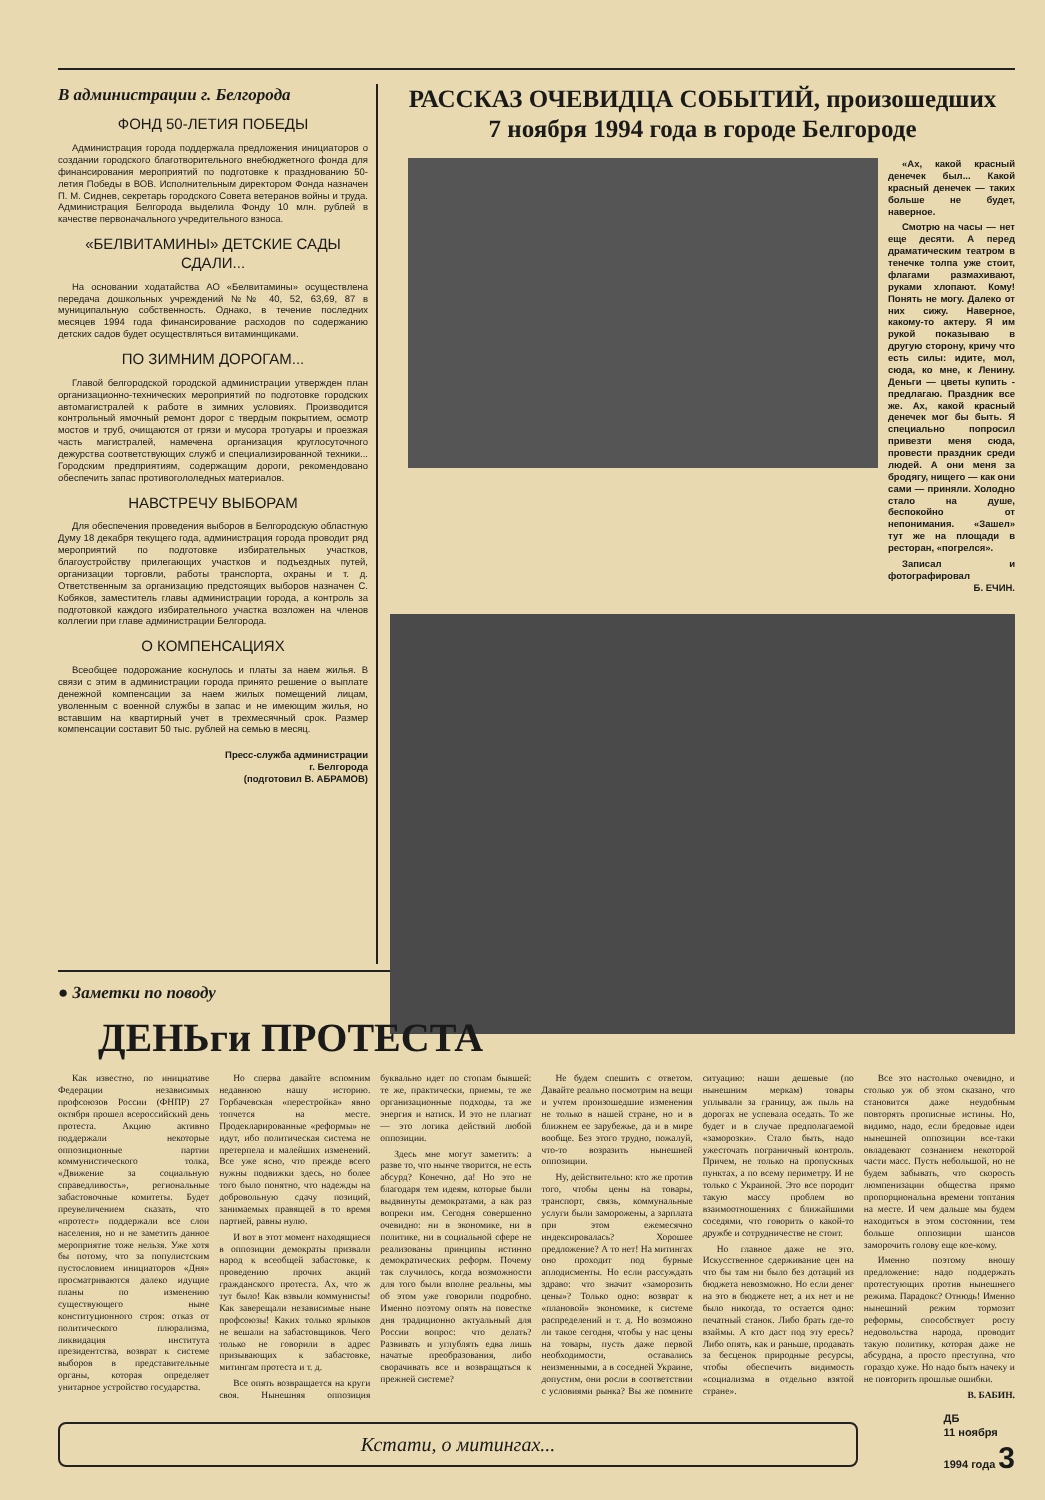В администрации г. Белгорода
ФОНД 50-ЛЕТИЯ ПОБЕДЫ
Администрация города поддержала предложения инициаторов о создании городского благотворительного внебюджетного фонда для финансирования мероприятий по подготовке к празднованию 50-летия Победы в ВОВ. Исполнительным директором Фонда назначен П. М. Сиднев, секретарь городского Совета ветеранов войны и труда. Администрация Белгорода выделила Фонду 10 млн. рублей в качестве первоначального учредительного взноса.
«БЕЛВИТАМИНЫ» ДЕТСКИЕ САДЫ СДАЛИ...
На основании ходатайства АО «Белвитамины» осуществлена передача дошкольных учреждений №№ 40, 52, 63,69, 87 в муниципальную собственность. Однако, в течение последних месяцев 1994 года финансирование расходов по содержанию детских садов будет осуществляться витаминщиками.
ПО ЗИМНИМ ДОРОГАМ...
Главой белгородской городской администрации утвержден план организационно-технических мероприятий по подготовке городских автомагистралей к работе в зимних условиях. Производится контрольный ямочный ремонт дорог с твердым покрытием, осмотр мостов и труб, очищаются от грязи и мусора тротуары и проезжая часть магистралей, намечена организация круглосуточного дежурства соответствующих служб и специализированной техники... Городским предприятиям, содержащим дороги, рекомендовано обеспечить запас противогололедных материалов.
НАВСТРЕЧУ ВЫБОРАМ
Для обеспечения проведения выборов в Белгородскую областную Думу 18 декабря текущего года, администрация города проводит ряд мероприятий по подготовке избирательных участков, благоустройству прилегающих участков и подъездных путей, организации торговли, работы транспорта, охраны и т. д. Ответственным за организацию предстоящих выборов назначен С. Кобяков, заместитель главы администрации города, а контроль за подготовкой каждого избирательного участка возложен на членов коллегии при главе администрации Белгорода.
О КОМПЕНСАЦИЯХ
Всеобщее подорожание коснулось и платы за наем жилья. В связи с этим в администрации города принято решение о выплате денежной компенсации за наем жилых помещений лицам, уволенным с военной службы в запас и не имеющим жилья, но вставшим на квартирный учет в трехмесячный срок. Размер компенсации составит 50 тыс. рублей на семью в месяц.
Пресс-служба администрации
г. Белгорода
(подготовил В. АБРАМОВ)
РАССКАЗ ОЧЕВИДЦА СОБЫТИЙ, произошедших
7 ноября 1994 года в городе Белгороде
«Ах, какой красный денечек был... Какой красный денечек — таких больше не будет, наверное.
Смотрю на часы — нет еще десяти. А перед драматическим театром в тенечке толпа уже стоит, флагами размахивают, руками хлопают. Кому! Понять не могу. Далеко от них сижу. Наверное, какому-то актеру. Я им рукой показываю в другую сторону, кричу что есть силы: идите, мол, сюда, ко мне, к Ленину. Деньги — цветы купить - предлагаю. Праздник все же. Ах, какой красный денечек мог бы быть. Я специально попросил привезти меня сюда, провести праздник среди людей. А они меня за бродягу, нищего — как они сами — приняли. Холодно стало на душе, беспокойно от непонимания. «Зашел» тут же на площади в ресторан, «погрелся».
Записал и фотографировал
Б. ЕЧИН.
● Заметки по поводу
ДЕНЬги ПРОТЕСТА
Как известно, по инициативе Федерации независимых профсоюзов России (ФНПР) 27 октября прошел всероссийский день протеста. Акцию активно поддержали некоторые оппозиционные партии коммунистического толка, «Движение за социальную справедливость», региональные забастовочные комитеты. Будет преувеличением сказать, что «протест» поддержали все слои населения, но и не заметить данное мероприятие тоже нельзя. Уже хотя бы потому, что за популистским пустословием инициаторов «Дня» просматриваются далеко идущие планы по изменению существующего ныне конституционного строя: отказ от политического плюрализма, ликвидация института президентства, возврат к системе выборов в представительные органы, которая определяет унитарное устройство государства.
Но сперва давайте вспомним недавнюю нашу историю. Горбачевская «перестройка» явно топчется на месте. Продекларированные «реформы» не идут, ибо политическая система не претерпела и малейших изменений. Все уже ясно, что прежде всего нужны подвижки здесь, но более того было понятно, что надежды на добровольную сдачу позиций, занимаемых правящей в то время партией, равны нулю.
И вот в этот момент находящиеся в оппозиции демократы призвали народ к всеобщей забастовке, к проведению прочих акций гражданского протеста. Ах, что ж тут было! Как взвыли коммунисты! Как заверещали независимые ныне профсоюзы! Каких только ярлыков не вешали на забастовщиков. Чего только не говорили в адрес призывающих к забастовке, митингам протеста и т. д.
Все опять возвращается на круги своя. Нынешняя оппозиция буквально идет по стопам бывшей: те же, практически, приемы, те же организационные подходы, та же энергия и натиск. И это не плагиат — это логика действий любой оппозиции.
Здесь мне могут заметить: а разве то, что нынче творится, не есть абсурд? Конечно, да! Но это не благодаря тем идеям, которые были выдвинуты демократами, а как раз вопреки им. Сегодня совершенно очевидно: ни в экономике, ни в политике, ни в социальной сфере не реализованы принципы истинно демократических реформ. Почему так случилось, когда возможности для того были вполне реальны, мы об этом уже говорили подробно. Именно поэтому опять на повестке дня традиционно актуальный для России вопрос: что делать? Развивать и углублять едва лишь начатые преобразования, либо сворачивать все и возвращаться к прежней системе?
Не будем спешить с ответом. Давайте реально посмотрим на вещи и учтем произошедшие изменения не только в нашей стране, но и в ближнем ее зарубежье, да и в мире вообще. Без этого трудно, пожалуй, что-то возразить нынешней оппозиции.
Ну, действительно: кто же против того, чтобы цены на товары, транспорт, связь, коммунальные услуги были заморожены, а зарплата при этом ежемесячно индексировалась? Хорошее предложение? А то нет! На митингах оно проходит под бурные аплодисменты. Но если рассуждать здраво: что значит «заморозить цены»? Только одно: возврат к «плановой» экономике, к системе распределений и т. д. Но возможно ли такое сегодня, чтобы у нас цены на товары, пусть даже первой необходимости, оставались неизменными, а в соседней Украине, допустим, они росли в соответствии с условиями рынка? Вы же помните ситуацию: наши дешевые (по нынешним меркам) товары уплывали за границу, аж пыль на дорогах не успевала оседать. То же будет и в случае предполагаемой «заморозки». Стало быть, надо ужесточать пограничный контроль. Причем, не только на пропускных пунктах, а по всему периметру. И не только с Украиной. Это все породит такую массу проблем во взаимоотношениях с ближайшими соседями, что говорить о какой-то дружбе и сотрудничестве не стоит.
Но главное даже не это. Искусственное сдерживание цен на что бы там ни было без дотаций из бюджета невозможно. Но если денег на это в бюджете нет, а их нет и не было никогда, то остается одно: печатный станок. Либо брать где-то взаймы. А кто даст под эту ересь? Либо опять, как и раньше, продавать за бесценок природные ресурсы, чтобы обеспечить видимость «социализма в отдельно взятой стране».
Все это настолько очевидно, и столько уж об этом сказано, что становится даже неудобным повторять прописные истины. Но, видимо, надо, если бредовые идеи нынешней оппозиции все-таки овладевают сознанием некоторой части масс. Пусть небольшой, но не будем забывать, что скорость люмпенизации общества прямо пропорциональна времени топтания на месте. И чем дальше мы будем находиться в этом состоянии, тем больше оппозиции шансов заморочить голову еще кое-кому.
Именно поэтому вношу предложение: надо поддержать протестующих против нынешнего режима. Парадокс? Отнюдь! Именно нынешний режим тормозит реформы, способствует росту недовольства народа, проводит такую политику, которая даже не абсурдна, а просто преступна, что гораздо хуже. Но надо быть начеку и не повторить прошлые ошибки.
В. БАБИН.
Кстати, о митингах...
ДБ
11 ноября
1994 года 3